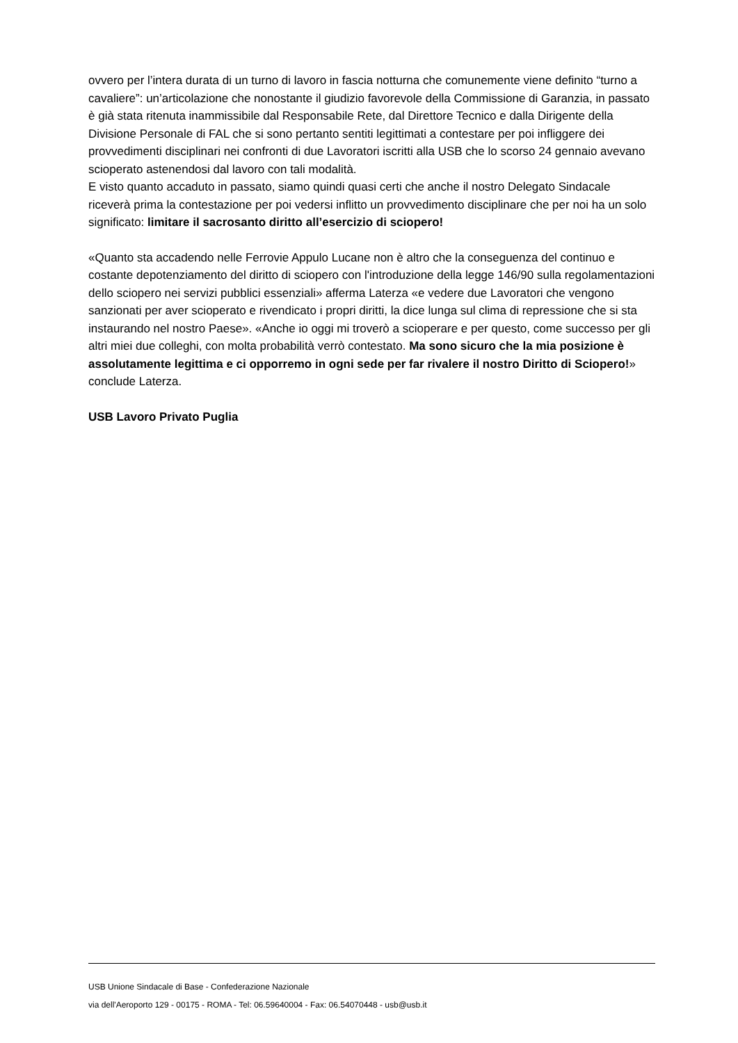ovvero per l’intera durata di un turno di lavoro in fascia notturna che comunemente viene definito “turno a cavaliere”: un’articolazione che nonostante il giudizio favorevole della Commissione di Garanzia, in passato è già stata ritenuta inammissibile dal Responsabile Rete, dal Direttore Tecnico e dalla Dirigente della Divisione Personale di FAL che si sono pertanto sentiti legittimati a contestare per poi infliggere dei provvedimenti disciplinari nei confronti di due Lavoratori iscritti alla USB che lo scorso 24 gennaio avevano scioperato astenendosi dal lavoro con tali modalità.
E visto quanto accaduto in passato, siamo quindi quasi certi che anche il nostro Delegato Sindacale riceverà prima la contestazione per poi vedersi inflitto un provvedimento disciplinare che per noi ha un solo significato: limitare il sacrosanto diritto all’esercizio di sciopero!
«Quanto sta accadendo nelle Ferrovie Appulo Lucane non è altro che la conseguenza del continuo e costante depotenziamento del diritto di sciopero con l'introduzione della legge 146/90 sulla regolamentazioni dello sciopero nei servizi pubblici essenziali» afferma Laterza «e vedere due Lavoratori che vengono sanzionati per aver scioperato e rivendicato i propri diritti, la dice lunga sul clima di repressione che si sta instaurando nel nostro Paese». «Anche io oggi mi troverò a scioperare e per questo, come successo per gli altri miei due colleghi, con molta probabilità verrò contestato. Ma sono sicuro che la mia posizione è assolutamente legittima e ci opporremo in ogni sede per far rivalere il nostro Diritto di Sciopero!» conclude Laterza.
USB Lavoro Privato Puglia
USB Unione Sindacale di Base - Confederazione Nazionale
via dell'Aeroporto 129 - 00175 - ROMA - Tel: 06.59640004 - Fax: 06.54070448 - usb@usb.it